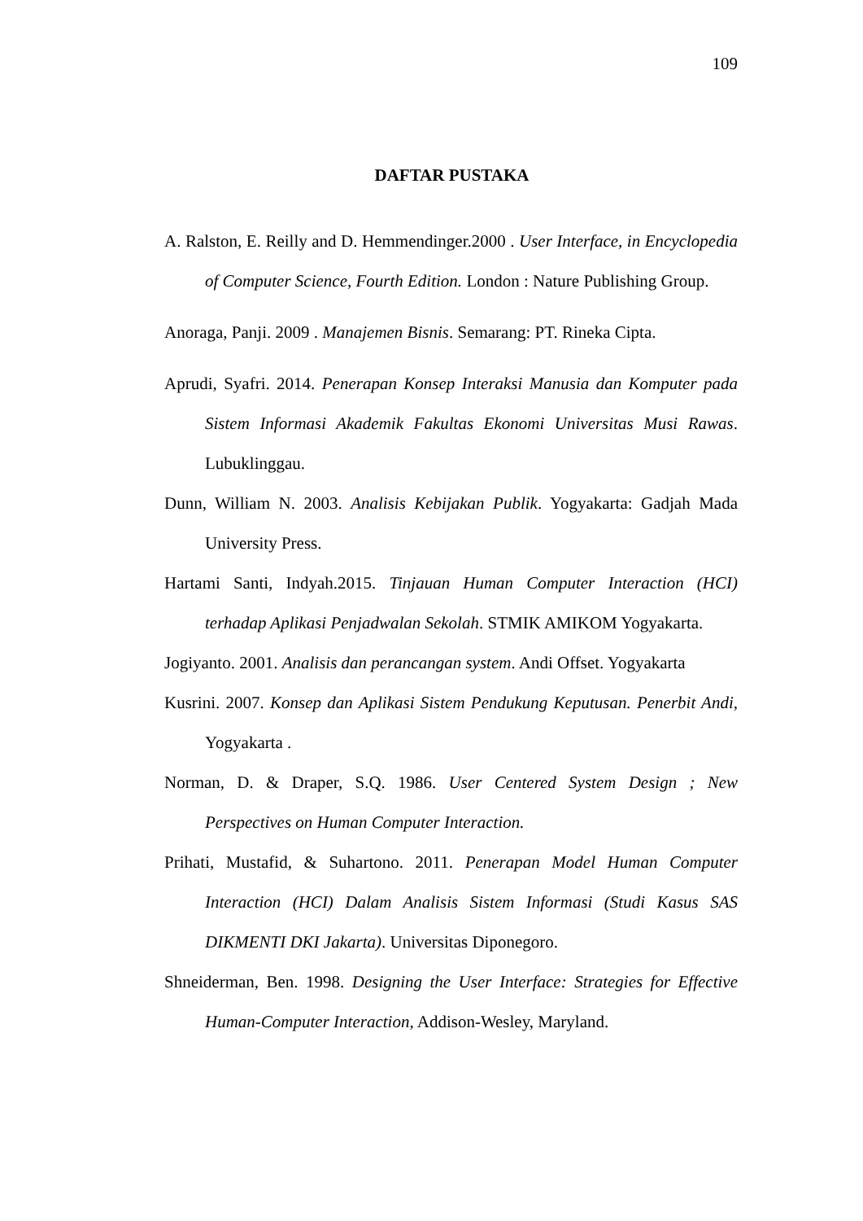109
DAFTAR PUSTAKA
A. Ralston, E. Reilly and D. Hemmendinger.2000 . User Interface, in Encyclopedia of Computer Science, Fourth Edition. London : Nature Publishing Group.
Anoraga, Panji. 2009 . Manajemen Bisnis. Semarang: PT. Rineka Cipta.
Aprudi, Syafri. 2014. Penerapan Konsep Interaksi Manusia dan Komputer pada Sistem Informasi Akademik Fakultas Ekonomi Universitas Musi Rawas. Lubuklinggau.
Dunn, William N. 2003. Analisis Kebijakan Publik. Yogyakarta: Gadjah Mada University Press.
Hartami Santi, Indyah.2015. Tinjauan Human Computer Interaction (HCI) terhadap Aplikasi Penjadwalan Sekolah. STMIK AMIKOM Yogyakarta.
Jogiyanto. 2001. Analisis dan perancangan system. Andi Offset. Yogyakarta
Kusrini. 2007. Konsep dan Aplikasi Sistem Pendukung Keputusan. Penerbit Andi, Yogyakarta .
Norman, D. & Draper, S.Q. 1986. User Centered System Design ; New Perspectives on Human Computer Interaction.
Prihati, Mustafid, & Suhartono. 2011. Penerapan Model Human Computer Interaction (HCI) Dalam Analisis Sistem Informasi (Studi Kasus SAS DIKMENTI DKI Jakarta). Universitas Diponegoro.
Shneiderman, Ben. 1998. Designing the User Interface: Strategies for Effective Human-Computer Interaction, Addison-Wesley, Maryland.